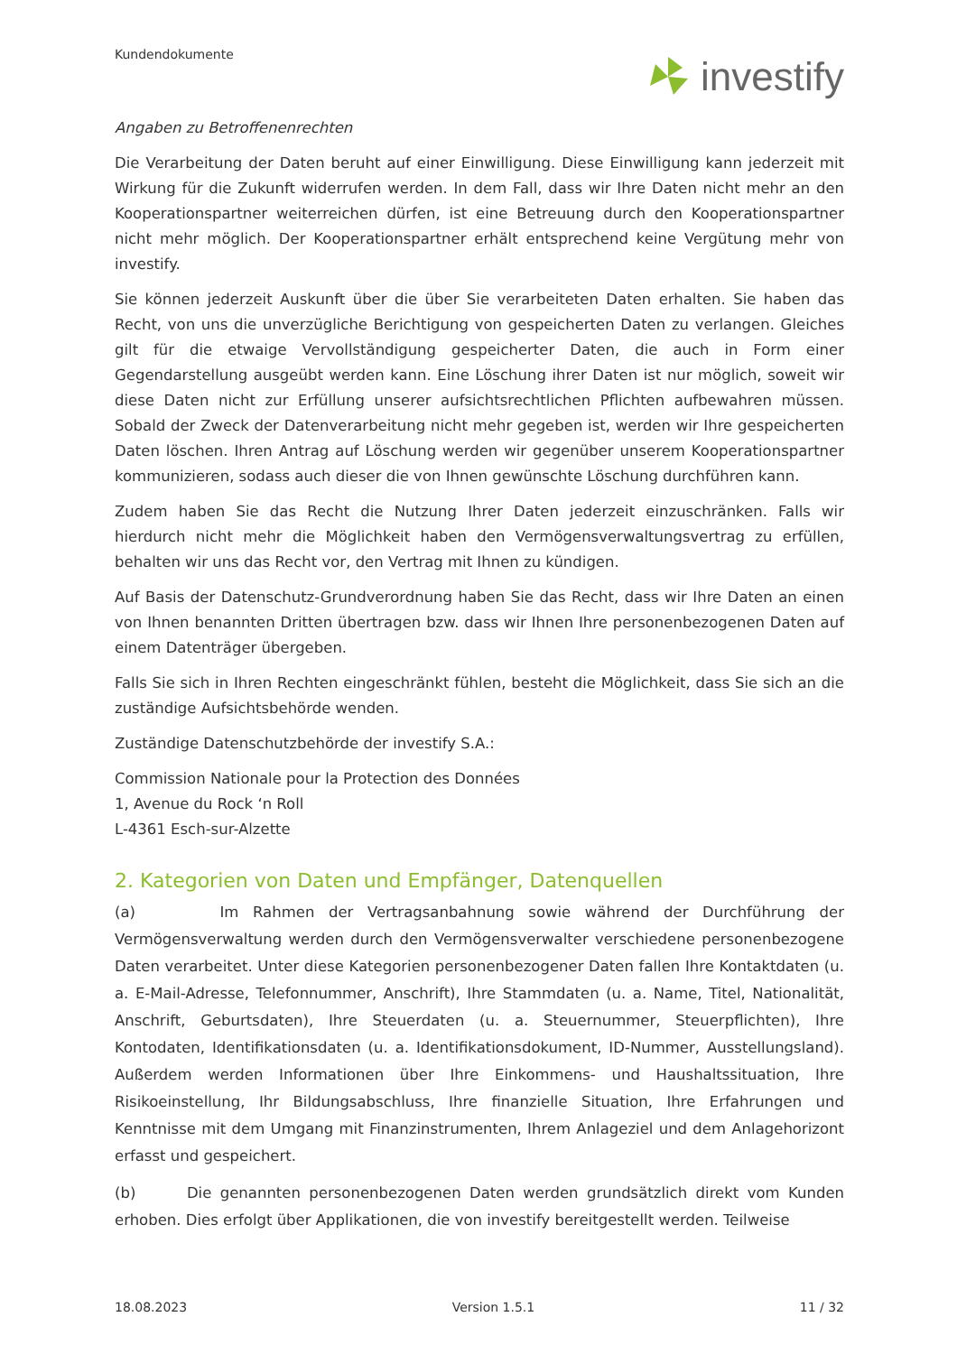Kundendokumente investify
Angaben zu Betroffenenrechten
Die Verarbeitung der Daten beruht auf einer Einwilligung. Diese Einwilligung kann jederzeit mit Wirkung für die Zukunft widerrufen werden. In dem Fall, dass wir Ihre Daten nicht mehr an den Kooperationspartner weiterreichen dürfen, ist eine Betreuung durch den Kooperationspartner nicht mehr möglich. Der Kooperationspartner erhält entsprechend keine Vergütung mehr von investify.
Sie können jederzeit Auskunft über die über Sie verarbeiteten Daten erhalten. Sie haben das Recht, von uns die unverzügliche Berichtigung von gespeicherten Daten zu verlangen. Gleiches gilt für die etwaige Vervollständigung gespeicherter Daten, die auch in Form einer Gegendarstellung ausgeübt werden kann. Eine Löschung ihrer Daten ist nur möglich, soweit wir diese Daten nicht zur Erfüllung unserer aufsichtsrechtlichen Pflichten aufbewahren müssen. Sobald der Zweck der Datenverarbeitung nicht mehr gegeben ist, werden wir Ihre gespeicherten Daten löschen. Ihren Antrag auf Löschung werden wir gegenüber unserem Kooperationspartner kommunizieren, sodass auch dieser die von Ihnen gewünschte Löschung durchführen kann.
Zudem haben Sie das Recht die Nutzung Ihrer Daten jederzeit einzuschränken. Falls wir hierdurch nicht mehr die Möglichkeit haben den Vermögensverwaltungsvertrag zu erfüllen, behalten wir uns das Recht vor, den Vertrag mit Ihnen zu kündigen.
Auf Basis der Datenschutz-Grundverordnung haben Sie das Recht, dass wir Ihre Daten an einen von Ihnen benannten Dritten übertragen bzw. dass wir Ihnen Ihre personenbezogenen Daten auf einem Datenträger übergeben.
Falls Sie sich in Ihren Rechten eingeschränkt fühlen, besteht die Möglichkeit, dass Sie sich an die zuständige Aufsichtsbehörde wenden.
Zuständige Datenschutzbehörde der investify S.A.:
Commission Nationale pour la Protection des Données
1, Avenue du Rock ‘n Roll
L-4361 Esch-sur-Alzette
2. Kategorien von Daten und Empfänger, Datenquellen
(a) Im Rahmen der Vertragsanbahnung sowie während der Durchführung der Vermögensverwaltung werden durch den Vermögensverwalter verschiedene personenbezogene Daten verarbeitet. Unter diese Kategorien personenbezogener Daten fallen Ihre Kontaktdaten (u. a. E-Mail-Adresse, Telefonnummer, Anschrift), Ihre Stammdaten (u. a. Name, Titel, Nationalität, Anschrift, Geburtsdaten), Ihre Steuerdaten (u. a. Steuernummer, Steuerpflichten), Ihre Kontodaten, Identifikationsdaten (u. a. Identifikationsdokument, ID-Nummer, Ausstellungsland). Außerdem werden Informationen über Ihre Einkommens- und Haushaltssituation, Ihre Risikoeinstellung, Ihr Bildungsabschluss, Ihre finanzielle Situation, Ihre Erfahrungen und Kenntnisse mit dem Umgang mit Finanzinstrumenten, Ihrem Anlageziel und dem Anlagehorizont erfasst und gespeichert.
(b) Die genannten personenbezogenen Daten werden grundsätzlich direkt vom Kunden erhoben. Dies erfolgt über Applikationen, die von investify bereitgestellt werden. Teilweise
18.08.2023 Version 1.5.1 11 / 32